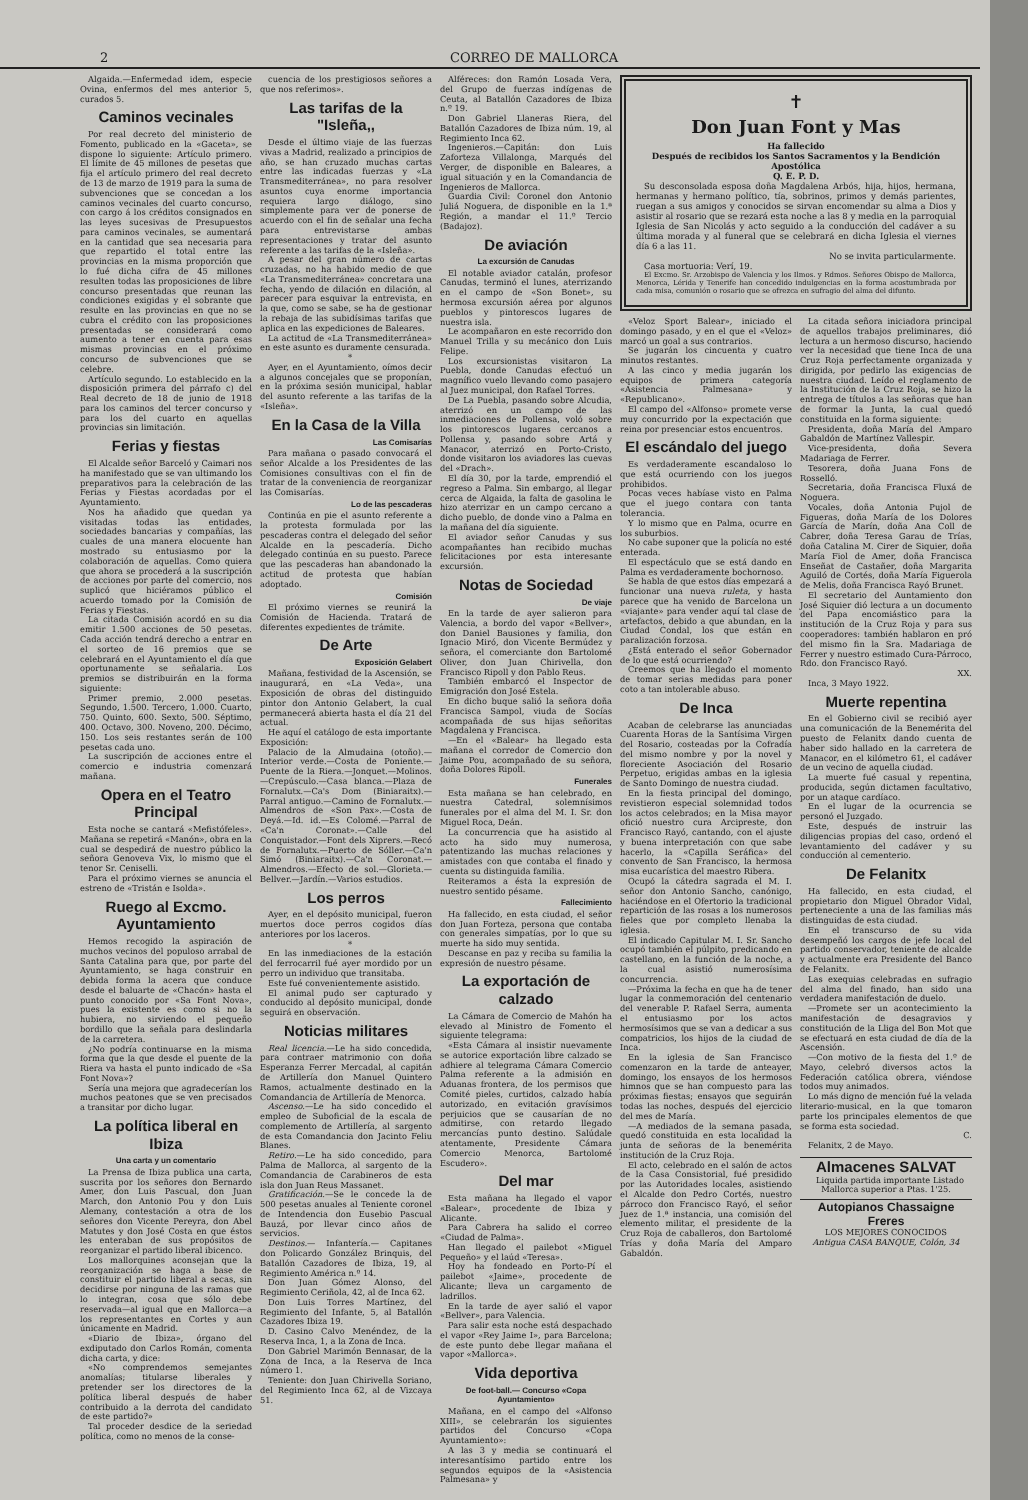2 CORREO DE MALLORCA
Algaida.—Enfermedad idem, especie Ovina, enfermos del mes anterior 5, curados 5.
Caminos vecinales
Por real decreto del ministerio de Fomento, publicado en la «Gaceta», se dispone lo siguiente: Artículo primero. El límite de 45 millones de pesetas que fija el artículo primero del real decreto de 13 de marzo de 1919 para la suma de subvenciones que se concedan a los caminos vecinales del cuarto concurso, con cargo á los créditos consignados en las leyes sucesivas de Presupuestos para caminos vecinales, se aumentará en la cantidad que sea necesaria para que repartido el total entre las provincias en la misma proporción que lo fué dicha cifra de 45 millones resulten todas las proposiciones de libre concurso presentadas que reunan las condiciones exigidas y el sobrante que resulte en las provincias en que no se cubra el crédito con las proposiciones presentadas se considerará como aumento a tener en cuenta para esas mismas provincias en el próximo concurso de subvenciones que se celebre.
Artículo segundo. Lo establecido en la disposición primera del párrafo c) del Real decreto de 18 de junio de 1918 para los caminos del tercer concurso y para los del cuarto en aquellas provincias sin limitación.
Ferias y fiestas
El Alcalde señor Barceló y Caimari nos ha manifestado que se van ultimando los preparativos para la celebración de las Ferias y Fiestas acordadas por el Ayuntamiento.
Nos ha añadido que quedan ya visitadas todas las entidades, sociedades bancarias y compañías, las cuales de una manera elocuente han mostrado su entusiasmo por la colaboración de aquellas. Como quiera que ahora se procederá a la suscripción de acciones por parte del comercio, nos suplicó que hiciéramos público el acuerdo tomado por la Comisión de Ferias y Fiestas.
La citada Comisión acordó en su dia emitir 1.500 acciones de 50 pesetas. Cada acción tendrá derecho a entrar en el sorteo de 16 premios que se celebrará en el Ayuntamiento el día que oportunamente se señalaria. Los premios se distribuirán en la forma siguiente:
Primer premio, 2.000 pesetas. Segundo, 1.500. Tercero, 1.000. Cuarto, 750. Quinto, 600. Sexto, 500. Séptimo, 400. Octavo, 300. Noveno, 200. Décimo, 150. Los seis restantes serán de 100 pesetas cada uno.
La suscripción de acciones entre el comercio e industria comenzará mañana.
Opera en el Teatro Principal
Esta noche se cantará «Mefistófeles». Mañana se repetirá «Manón», obra en la cual se despedirá de nuestro público la señora Genoveva Vix, lo mismo que el tenor Sr. Ceniselli.
Para el próximo viernes se anuncia el estreno de «Tristán e Isolda».
Ruego al Excmo. Ayuntamiento
Hemos recogido la aspiración de muchos vecinos del populoso arrabal de Santa Catalina para que, por parte del Ayuntamiento, se haga construir en debida forma la acera que conduce desde el baluarte de «Chacón» hasta el punto conocido por «Sa Font Nova», pues la existente es como si no la hubiera, no sirviendo el pequeño bordillo que la señala para deslindarla de la carretera.
¿No podría continuarse en la misma forma que la que desde el puente de la Riera va hasta el punto indicado de «Sa Font Nova»?
Sería una mejora que agradecerían los muchos peatones que se ven precisados a transitar por dicho lugar.
La política liberal en Ibiza
Una carta y un comentario
La Prensa de Ibiza publica una carta, suscrita por los señores don Bernardo Amer, don Luis Pascual, don Juan March, don Antonio Pou y don Luis Alemany, contestación a otra de los señores don Vicente Pereyra, don Abel Matutes y don José Costa en que éstos les enteraban de sus propósitos de reorganizar el partido liberal ibicenco.
Los mallorquines aconsejan que la reorganización se haga a base de constituir el partido liberal a secas, sin decidirse por ninguna de las ramas que lo integran, cosa que sólo debe reservada—al igual que en Mallorca—a los representantes en Cortes y aun únicamente en Madrid.
«Diario de Ibiza», órgano del exdiputado don Carlos Román, comenta dicha carta, y dice:
«No comprendemos semejantes anomalías; titularse liberales y pretender ser los directores de la política liberal después de haber contribuido a la derrota del candidato de este partido?»
Tal proceder desdice de la seriedad política, como no menos de la conse-
cuencia de los prestigiosos señores a que nos referimos».
Las tarifas de la "Isleña,,
Desde el último viaje de las fuerzas vivas a Madrid, realizado a principios de año, se han cruzado muchas cartas entre las indicadas fuerzas y «La Transmediterránea», no para resolver asuntos cuya enorme importancia requiera largo diálogo, sino simplemente para ver de ponerse de acuerdo con el fin de señalar una fecha para entrevistarse ambas representaciones y tratar del asunto referente a las tarifas de la «Isleña».
A pesar del gran número de cartas cruzadas, no ha habido medio de que «La Transmediterránea» concretara una fecha, yendo de dilación en dilación, al parecer para esquivar la entrevista, en la que, como se sabe, se ha de gestionar la rebaja de las subidísimas tarifas que aplica en las expediciones de Baleares.
La actitud de «La Transmediterránea» en este asunto es duramente censurada.
*
Ayer, en el Ayuntamiento, oímos decir a algunos concejales que se proponían, en la próxima sesión municipal, hablar del asunto referente a las tarifas de la «Isleña».
En la Casa de la Villa
Las Comisarías
Para mañana o pasado convocará el señor Alcalde a los Presidentes de las Comisiones consultivas con el fin de tratar de la conveniencia de reorganizar las Comisarías.
Lo de las pescaderas
Continúa en pie el asunto referente a la protesta formulada por las pescaderas contra el delegado del señor Alcalde en la pescadería. Dicho delegado continúa en su puesto. Parece que las pescaderas han abandonado la actitud de protesta que habían adoptado.
Comisión
El próximo viernes se reunirá la Comisión de Hacienda. Tratará de diferentes expedientes de trámite.
De Arte
Exposición Gelabert
Mañana, festividad de la Ascensión, se inaugurará, en «La Veda», una Exposición de obras del distinguido pintor don Antonio Gelabert, la cual permanecerá abierta hasta el día 21 del actual.
He aquí el catálogo de esta importante Exposición:
Palacio de la Almudaina (otoño).—Interior verde.—Costa de Poniente.—Puente de la Riera.—Jonquet.—Molinos.—Crepúsculo.—Casa blanca.—Plaza de Fornalutx.—Ca's Dom (Biniaraitx).—Parral antiguo.—Camino de Fornalutx.—Almendros de «Son Pax».—Costa de Deyá.—Id. id.—Es Colomé.—Parral de «Ca'n Coronat».—Calle del Conquistador.—Font dels Xiprers.—Recó de Fornalutx.—Puerto de Sóller.—Ca'n Simó (Biniaraitx).—Ca'n Coronat.—Almendros.—Efecto de sol.—Glorieta.—Bellver.—Jardín.—Varios estudios.
Los perros
Ayer, en el depósito municipal, fueron muertos doce perros cogidos días anteriores por los laceros.
*
En las inmediaciones de la estación del ferrocarril fué ayer mordido por un perro un individuo que transitaba.
Este fué convenientemente asistido.
El animal pudo ser capturado y conducido al depósito municipal, donde seguirá en observación.
Noticias militares
Real licencia.—Le ha sido concedida, para contraer matrimonio con doña Esperanza Ferrer Mercadal, al capitán de Artillería don Manuel Quintero Ramos, actualmente destinado en la Comandancia de Artillería de Menorca.
Ascenso.—Le ha sido concedido el empleo de Suboficial de la escala de complemento de Artillería, al sargento de esta Comandancia don Jacinto Feliu Blanes.
Retiro.—Le ha sido concedido, para Palma de Mallorca, al sargento de la Comandancia de Carabineros de esta isla don Juan Reus Massanet.
Gratificación.—Se le concede la de 500 pesetas anuales al Teniente coronel de Intendencia don Eusebio Pascual Bauzá, por llevar cinco años de servicios.
Destinos.— Infantería.— Capitanes don Policardo González Brinquis, del Batallón Cazadores de Ibiza, 19, al Regimiento América n.º 14.
Don Juan Gómez Alonso, del Regimiento Ceriñola, 42, al de Inca 62.
Don Luis Torres Martínez, del Regimiento del Infante, 5, al Batallón Cazadores Ibiza 19.
D. Casino Calvo Menéndez, de la Reserva Inca, 1, a la Zona de Inca.
Don Gabriel Marimón Bennasar, de la Zona de Inca, a la Reserva de Inca número 1.
Teniente: don Juan Chirivella Soriano, del Regimiento Inca 62, al de Vizcaya 51.
Alféreces: don Ramón Losada Vera, del Grupo de fuerzas indígenas de Ceuta, al Batallón Cazadores de Ibiza n.º 19.
Don Gabriel Llaneras Riera, del Batallón Cazadores de Ibiza núm. 19, al Regimiento Inca 62.
Ingenieros.—Capitán: don Luis Zaforteza Villalonga, Marqués del Verger, de disponible en Baleares, a igual situación y en la Comandancia de Ingenieros de Mallorca.
Guardia Civil: Coronel don Antonio Juliá Noguera, de disponible en la 1.ª Región, a mandar el 11.º Tercio (Badajoz).
De aviación
La excursión de Canudas
El notable aviador catalán, profesor Canudas, terminó el lunes, aterrizando en el campo de «Son Bonet», su hermosa excursión aérea por algunos pueblos y pintorescos lugares de nuestra isla.
Le acompañaron en este recorrido don Manuel Trilla y su mecánico don Luis Felipe.
Los excursionistas visitaron La Puebla, donde Canudas efectuó un magnífico vuelo llevando como pasajero al Juez municipal, don Rafael Torres.
De La Puebla, pasando sobre Alcudia, aterrizó en un campo de las inmediaciones de Pollensa, voló sobre los pintorescos lugares cercanos a Pollensa y, pasando sobre Artá y Manacor, aterrizó en Porto-Cristo, donde visitaron los aviadores las cuevas del «Drach».
El día 30, por la tarde, emprendió el regreso a Palma. Sin embargo, al llegar cerca de Algaida, la falta de gasolina le hizo aterrizar en un campo cercano a dicho pueblo, de donde vino a Palma en la mañana del día siguiente.
El aviador señor Canudas y sus acompañantes han recibido muchas felicitaciones por esta interesante excursión.
Notas de Sociedad
De viaje
En la tarde de ayer salieron para Valencia, a bordo del vapor «Bellver», don Daniel Bausiones y familia, don Ignacio Miró, don Vicente Bermúdez y señora, el comerciante don Bartolomé Oliver, don Juan Chirivella, don Francisco Ripoll y don Pablo Reus.
También embarcó el Inspector de Emigración don José Estela.
En dicho buque salió la señora doña Francisca Sampol, viuda de Socías acompañada de sus hijas señoritas Magdalena y Francisca.
—En el «Balear» ha llegado esta mañana el corredor de Comercio don Jaime Pou, acompañado de su señora, doña Dolores Ripoll.
Funerales
Esta mañana se han celebrado, en nuestra Catedral, solemnísimos funerales por el alma del M. I. Sr. don Miguel Roca, Deán.
La concurrencia que ha asistido al acto ha sido muy numerosa, patentizando las muchas relaciones y amistades con que contaba el finado y cuenta su distinguida familia.
Reiteramos a ésta la expresión de nuestro sentido pésame.
Fallecimiento
Ha fallecido, en esta ciudad, el señor don Juan Forteza, persona que contaba con generales simpatías, por lo que su muerte ha sido muy sentida.
Descanse en paz y reciba su familia la expresión de nuestro pésame.
La exportación de calzado
La Cámara de Comercio de Mahón ha elevado al Ministro de Fomento el siguiente telegrama:
«Esta Cámara al insistir nuevamente se autorice exportación libre calzado se adhiere al telegrama Cámara Comercio Palma referente a la admisión en Aduanas frontera, de los permisos que Comité pieles, curtidos, calzado había autorizado, en evitación gravísimos perjuicios que se causarían de no admitirse, con retardo llegado mercancías punto destino. Salúdale atentamente, Presidente Cámara Comercio Menorca, Bartolomé Escudero».
Del mar
Esta mañana ha llegado el vapor «Balear», procedente de Ibiza y Alicante.
Para Cabrera ha salido el correo «Ciudad de Palma».
Han llegado el pailebot «Miguel Pequeño» y el laúd «Teresa».
Hoy ha fondeado en Porto-Pí el pailebot «Jaime», procedente de Alicante; lleva un cargamento de ladrillos.
En la tarde de ayer salió el vapor «Bellver», para Valencia.
Para salir esta noche está despachado el vapor «Rey Jaime I», para Barcelona; de este punto debe llegar mañana el vapor «Mallorca».
Vida deportiva
De foot-ball.— Concurso «Copa Ayuntamiento»
Mañana, en el campo del «Alfonso XIII», se celebrarán los siguientes partidos del Concurso «Copa Ayuntamiento»:
A las 3 y media se continuará el interesantísimo partido entre los segundos equipos de la «Asistencia Palmesana» y
✝
Don Juan Font y Mas
Ha fallecido
Después de recibidos los Santos Sacramentos y la Bendición Apostólica
Q. E. P. D.
Su desconsolada esposa doña Magdalena Arbós, hija, hijos, hermana, hermanas y hermano político, tía, sobrinos, primos y demás parientes, ruegan a sus amigos y conocidos se sirvan encomendar su alma a Dios y asistir al rosario que se rezará esta noche a las 8 y media en la parroquial Iglesia de San Nicolás y acto seguido a la conducción del cadáver a su última morada y al funeral que se celebrará en dicha Iglesia el viernes día 6 a las 11.
No se invita particularmente.
Casa mortuoria: Verí, 19.
El Excmo. Sr. Arzobispo de Valencia y los Ilmos. y Rdmos. Señores Obispo de Mallorca, Menorca, Lérida y Tenerife han concedido indulgencias en la forma acostumbrada por cada misa, comunión o rosario que se ofrezca en sufragio del alma del difunto.
«Veloz Sport Balear», iniciado el domingo pasado, y en el que el «Veloz» marcó un goal a sus contrarios.
Se jugarán los cincuenta y cuatro minutos restantes.
A las cinco y media jugarán los equipos de primera categoría «Asistencia Palmesana» y «Republicano».
El campo del «Alfonso» promete verse muy concurrido por la expectación que reina por presenciar estos encuentros.
El escándalo del juego
Es verdaderamente escandaloso lo que está ocurriendo con los juegos prohibidos.
Pocas veces habíase visto en Palma que el juego contara con tanta tolerancia.
Y lo mismo que en Palma, ocurre en los suburbios.
No cabe suponer que la policía no esté enterada.
El espectáculo que se está dando en Palma es verdaderamente bochornoso.
Se habla de que estos días empezará a funcionar una nueva ruleta, y hasta parece que ha venido de Barcelona un «viajante» para vender aquí tal clase de artefactos, debido a que abundan, en la Ciudad Condal, los que están en paralización forzosa.
¿Está enterado el señor Gobernador de lo que está ocurriendo?
Creemos que ha llegado el momento de tomar serias medidas para poner coto a tan intolerable abuso.
De Inca
Acaban de celebrarse las anunciadas Cuarenta Horas de la Santísima Virgen del Rosario, costeadas por la Cofradía del mismo nombre y por la novel y floreciente Asociación del Rosario Perpetuo, erigidas ambas en la iglesia de Santo Domingo de nuestra ciudad.
En la fiesta principal del domingo, revistieron especial solemnidad todos los actos celebrados; en la Misa mayor ofició nuestro cura Arcipreste, don Francisco Rayó, cantando, con el ajuste y buena interpretación con que sabe hacerlo, la «Capilla Seráfica» del convento de San Francisco, la hermosa misa eucarística del maestro Ribera.
Ocupó la cátedra sagrada el M. I. señor don Antonio Sancho, canónigo, haciéndose en el Ofertorio la tradicional repartición de las rosas a los numerosos fieles que por completo llenaba la iglesia.
El indicado Capitular M. I. Sr. Sancho ocupó también el púlpito, predicando en castellano, en la función de la noche, a la cual asistió numerosísima concurrencia.
—Próxima la fecha en que ha de tener lugar la conmemoración del centenario del venerable P. Rafael Serra, aumenta el entusiasmo por los actos hermosísimos que se van a dedicar a sus compatricios, los hijos de la ciudad de Inca.
En la iglesia de San Francisco comenzaron en la tarde de anteayer, domingo, los ensayos de los hermosos himnos que se han compuesto para las próximas fiestas; ensayos que seguirán todas las noches, después del ejercicio del mes de María.
—A mediados de la semana pasada, quedó constituida en esta localidad la junta de señoras de la benemérita institución de la Cruz Roja.
El acto, celebrado en el salón de actos de la Casa Consistorial, fué presidido por las Autoridades locales, asistiendo el Alcalde don Pedro Cortés, nuestro párroco don Francisco Rayó, el señor Juez de 1.ª instancia, una comisión del elemento militar, el presidente de la Cruz Roja de caballeros, don Bartolomé Trías y doña María del Amparo Gabaldón.
La citada señora iniciadora principal de aquellos trabajos preliminares, dió lectura a un hermoso discurso, haciendo ver la necesidad que tiene Inca de una Cruz Roja perfectamente organizada y dirigida, por pedirlo las exigencias de nuestra ciudad. Leído el reglamento de la Institución de la Cruz Roja, se hizo la entrega de títulos a las señoras que han de formar la Junta, la cual quedó constituida en la forma siguiente:
Presidenta, doña María del Amparo Gabaldón de Martínez Vallespir.
Vice-presidenta, doña Severa Madariaga de Ferrer.
Tesorera, doña Juana Fons de Rosselló.
Secretaria, doña Francisca Fluxá de Noguera.
Vocales, doña Antonia Pujol de Figueras, doña María de los Dolores García de Marín, doña Ana Coll de Cabrer, doña Teresa Garau de Trías, doña Catalina M. Cirer de Siquier, doña María Fiol de Amer, doña Francisca Enseñat de Castañer, doña Margarita Aguiló de Cortés, doña María Figuerola de Melis, doña Francisca Rayó Brunet.
El secretario del Auntamiento don José Siquier dió lectura a un documento del Papa encomiástico para la institución de la Cruz Roja y para sus cooperadores: también hablaron en pró del mismo fin la Sra. Madariaga de Ferrer y nuestro estimado Cura-Párroco, Rdo. don Francisco Rayó.
XX.
Inca, 3 Mayo 1922.
Muerte repentina
En el Gobierno civil se recibió ayer una comunicación de la Benemérita del puesto de Felanitx dando cuenta de haber sido hallado en la carretera de Manacor, en el kilómetro 61, el cadáver de un vecino de aquella ciudad.
La muerte fué casual y repentina, producida, según dictamen facultativo, por un ataque cardíaco.
En el lugar de la ocurrencia se personó el Juzgado.
Este, después de instruir las diligencias propias del caso, ordenó el levantamiento del cadáver y su conducción al cementerio.
De Felanitx
Ha fallecido, en esta ciudad, el propietario don Miguel Obrador Vidal, perteneciente a una de las familias más distinguidas de esta ciudad.
En el transcurso de su vida desempeñó los cargos de jefe local del partido conservador, teniente de alcalde y actualmente era Presidente del Banco de Felanitx.
Las exequias celebradas en sufragio del alma del finado, han sido una verdadera manifestación de duelo.
—Promete ser un acontecimiento la manifestación de desagravios y constitución de la Lliga del Bon Mot que se efectuará en esta ciudad de día de la Ascensión.
—Con motivo de la fiesta del 1.º de Mayo, celebró diversos actos la Federación católica obrera, viéndose todos muy animados.
Lo más digno de mención fué la velada literario-musical, en la que tomaron parte los principales elementos de que se forma esta sociedad.
C.
Felanitx, 2 de Mayo.
Almacenes SALVAT
Liquida partida importante Listado Mallorca superior a Ptas. 1'25.
Autopianos Chassaigne Freres
LOS MEJORES CONOCIDOS
Antigua CASA BANQUE, Colón, 34